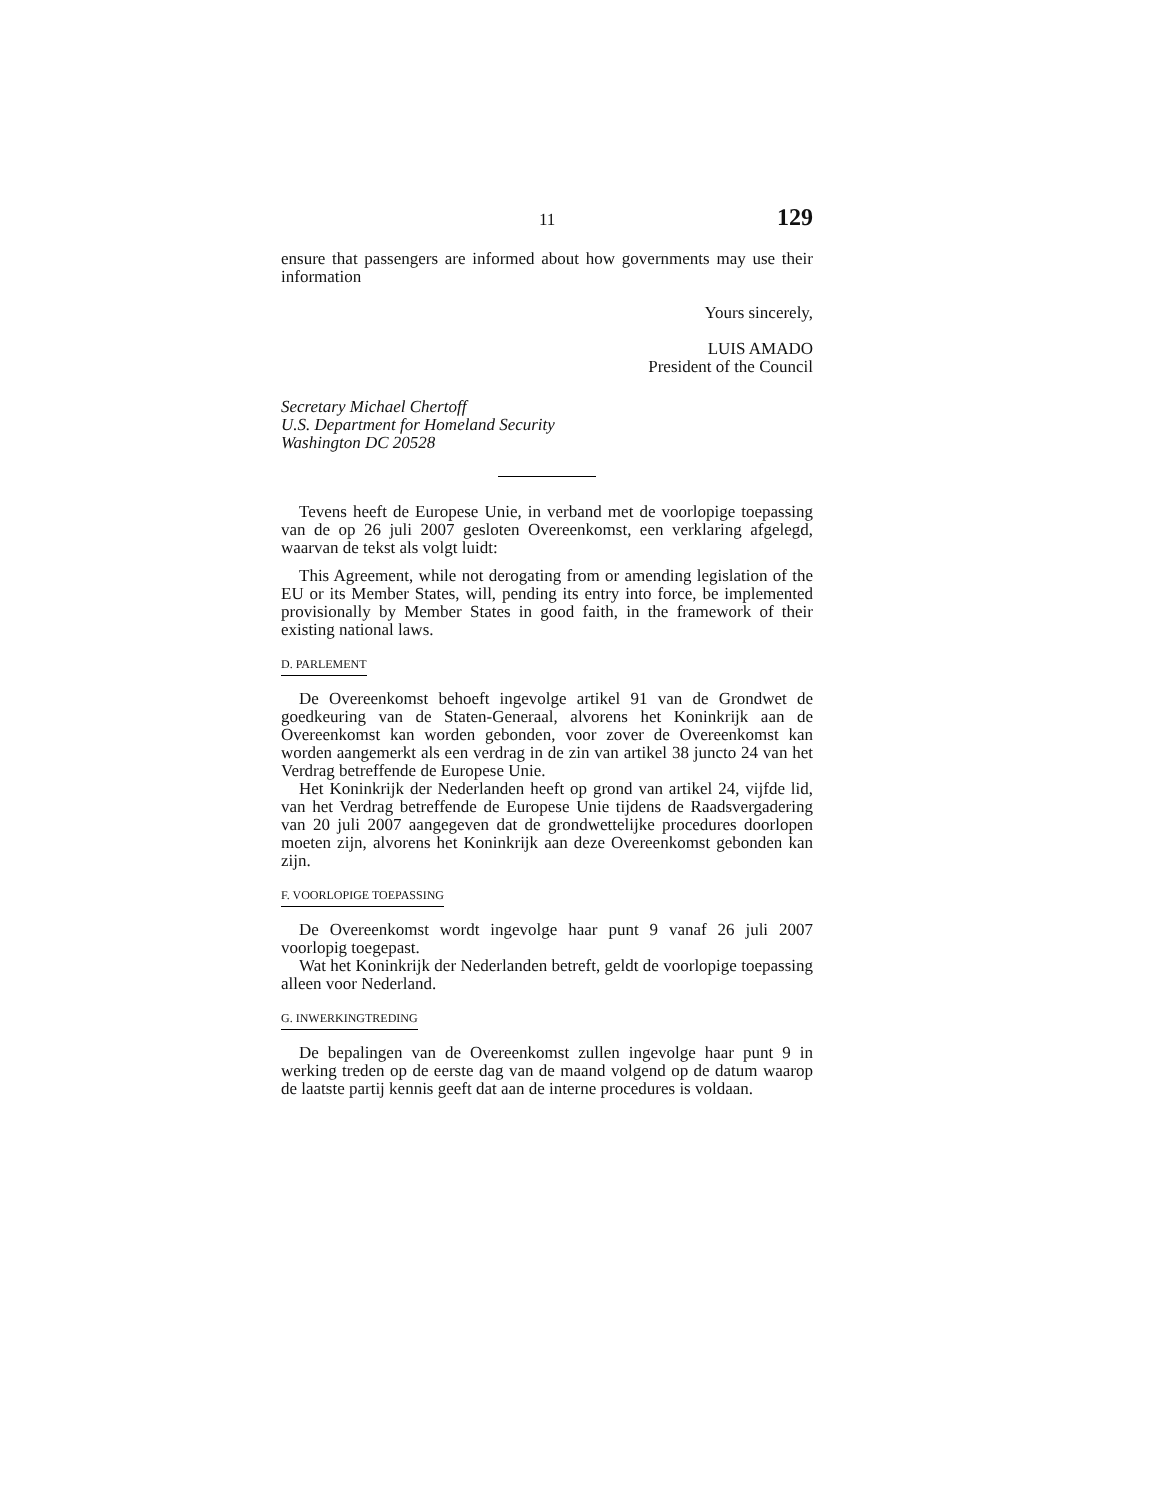11 129
ensure that passengers are informed about how governments may use their information
Yours sincerely,
LUIS AMADO
President of the Council
Secretary Michael Chertoff
U.S. Department for Homeland Security
Washington DC 20528
Tevens heeft de Europese Unie, in verband met de voorlopige toepassing van de op 26 juli 2007 gesloten Overeenkomst, een verklaring afgelegd, waarvan de tekst als volgt luidt:
This Agreement, while not derogating from or amending legislation of the EU or its Member States, will, pending its entry into force, be implemented provisionally by Member States in good faith, in the framework of their existing national laws.
D. PARLEMENT
De Overeenkomst behoeft ingevolge artikel 91 van de Grondwet de goedkeuring van de Staten-Generaal, alvorens het Koninkrijk aan de Overeenkomst kan worden gebonden, voor zover de Overeenkomst kan worden aangemerkt als een verdrag in de zin van artikel 38 juncto 24 van het Verdrag betreffende de Europese Unie.
Het Koninkrijk der Nederlanden heeft op grond van artikel 24, vijfde lid, van het Verdrag betreffende de Europese Unie tijdens de Raadsvergadering van 20 juli 2007 aangegeven dat de grondwettelijke procedures doorlopen moeten zijn, alvorens het Koninkrijk aan deze Overeenkomst gebonden kan zijn.
F. VOORLOPIGE TOEPASSING
De Overeenkomst wordt ingevolge haar punt 9 vanaf 26 juli 2007 voorlopig toegepast.
Wat het Koninkrijk der Nederlanden betreft, geldt de voorlopige toepassing alleen voor Nederland.
G. INWERKINGTREDING
De bepalingen van de Overeenkomst zullen ingevolge haar punt 9 in werking treden op de eerste dag van de maand volgend op de datum waarop de laatste partij kennis geeft dat aan de interne procedures is voldaan.